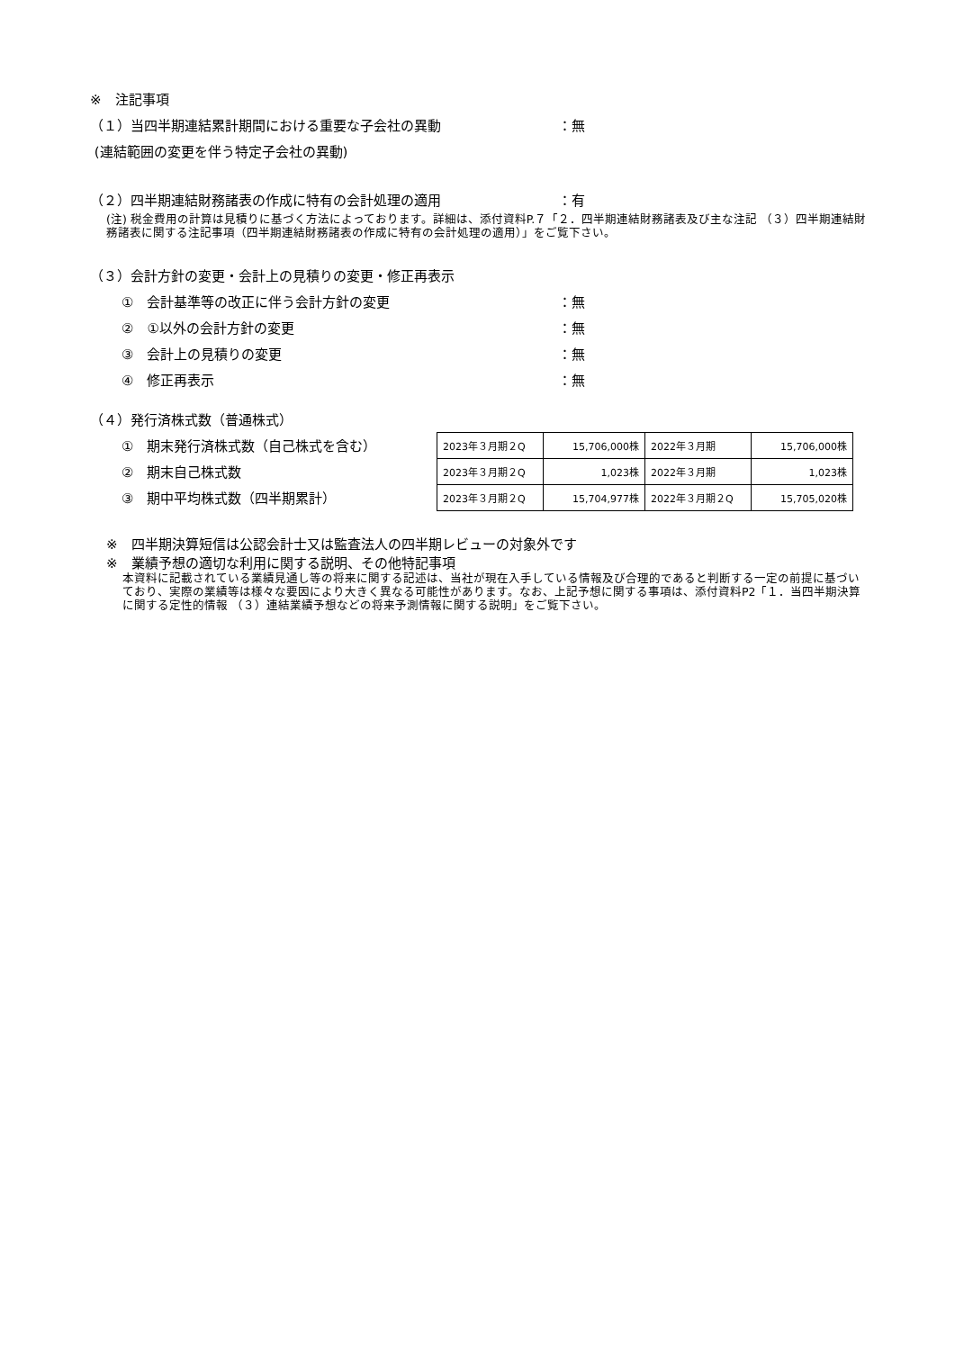※　注記事項
（１）当四半期連結累計期間における重要な子会社の異動 ：無
(連結範囲の変更を伴う特定子会社の異動)
（２）四半期連結財務諸表の作成に特有の会計処理の適用 ：有
(注) 税金費用の計算は見積りに基づく方法によっております。詳細は、添付資料P.７「２．四半期連結財務諸表及び主な注記 （３）四半期連結財務諸表に関する注記事項（四半期連結財務諸表の作成に特有の会計処理の適用）」をご覧下さい。
（３）会計方針の変更・会計上の見積りの変更・修正再表示
①　会計基準等の改正に伴う会計方針の変更 ：無
②　①以外の会計方針の変更 ：無
③　会計上の見積りの変更 ：無
④　修正再表示 ：無
（４）発行済株式数（普通株式）
①　期末発行済株式数（自己株式を含む）
②　期末自己株式数
③　期中平均株式数（四半期累計）
| 2023年３月期２Q | 15,706,000株 | 2022年３月期 | 15,706,000株 |
| 2023年３月期２Q | 1,023株 | 2022年３月期 | 1,023株 |
| 2023年３月期２Q | 15,704,977株 | 2022年３月期２Q | 15,705,020株 |
※　四半期決算短信は公認会計士又は監査法人の四半期レビューの対象外です
※　業績予想の適切な利用に関する説明、その他特記事項
本資料に記載されている業績見通し等の将来に関する記述は、当社が現在入手している情報及び合理的であると判断する一定の前提に基づいており、実際の業績等は様々な要因により大きく異なる可能性があります。なお、上記予想に関する事項は、添付資料P2「１．当四半期決算に関する定性的情報 （３）連結業績予想などの将来予測情報に関する説明」をご覧下さい。